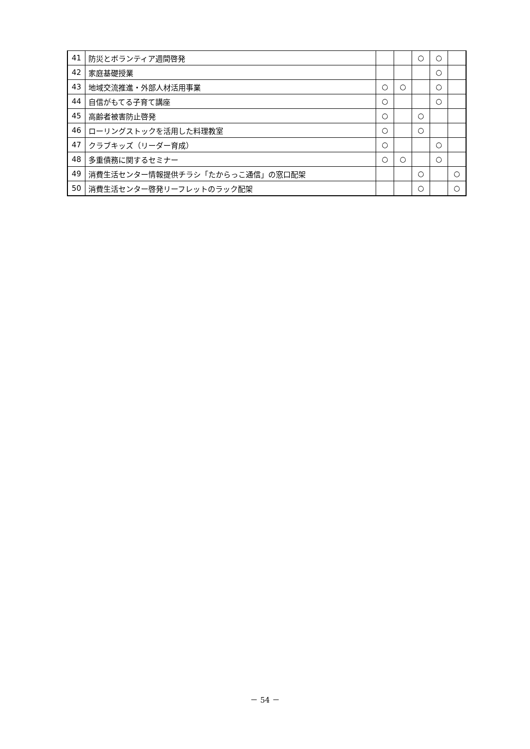| 41 | 防災とボランティア週間啓発 | | | ○ | ○ | |
| 42 | 家庭基礎授業 | | | | ○ | |
| 43 | 地域交流推進・外部人材活用事業 | ○ | ○ | | ○ | |
| 44 | 自信がもてる子育て講座 | ○ | | | ○ | |
| 45 | 高齢者被害防止啓発 | ○ | | ○ | | |
| 46 | ローリングストックを活用した料理教室 | ○ | | ○ | | |
| 47 | クラブキッズ（リーダー育成） | ○ | | | ○ | |
| 48 | 多重債務に関するセミナー | ○ | ○ | | ○ | |
| 49 | 消費生活センター情報提供チラシ「たからっこ通信」の窓口配架 | | | ○ | | ○ |
| 50 | 消費生活センター啓発リーフレットのラック配架 | | | ○ | | ○ |
－ 54 －